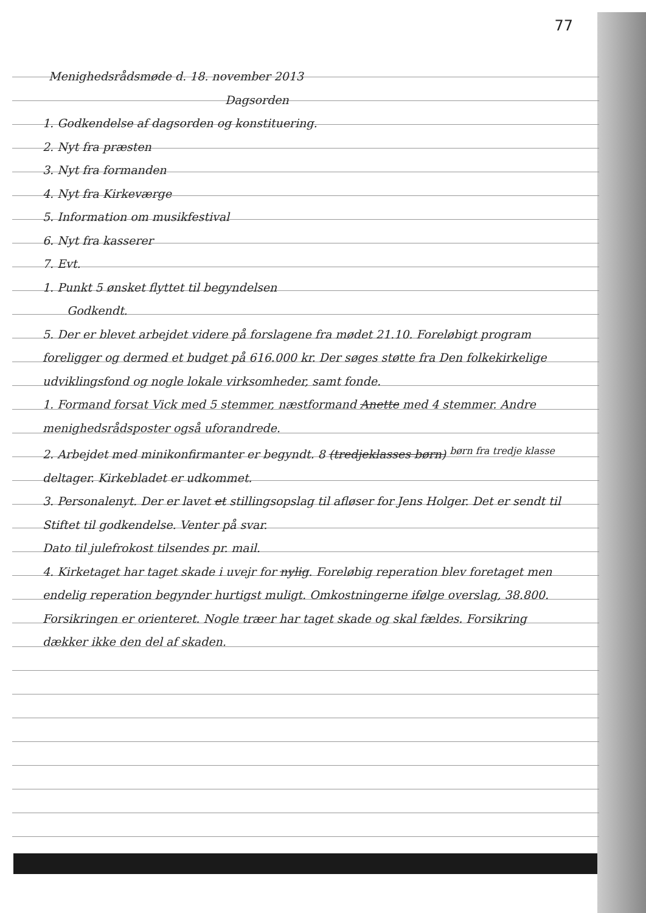77
Menighedsrådsmøde d. 18. november 2013
Dagsorden
1. Godkendelse af dagsorden og konstituering.
2. Nyt fra præsten
3. Nyt fra formanden
4. Nyt fra Kirkeværge
5. Information om musikfestival
6. Nyt fra kasserer
7. Evt.
1. Punkt 5 ønsket flyttet til begyndelsen
Godkendt.
5. Der er blevet arbejdet videre på forslagene fra mødet 21.10. Foreløbigt program foreligger og dermed et budget på 616.000 kr. Der søges støtte fra Den folkekirkelige udviklingsfond og nogle lokale virksomheder, samt fonde.
1. Formand forsat Vick med 5 stemmer, næstformand Anette med 4 stemmer. Andre menighedsrådsposter også uforandrede.
2. Arbejdet med minikonfirmanter er begyndt. 8 (tredjeklasses børn) <sup>børn fra tredje klasse</sup> deltager. Kirkebladet er udkommet.
3. Personalenyt. Der er lavet et stillingsopslag til afløser for Jens Holger. Det er sendt til Stiftet til godkendelse. Venter på svar.
Dato til julefrokost tilsendes pr. mail.
4. Kirketaget har taget skade i uvejr for nylig. Foreløbig reperation blev foretaget men endelig reperation begynder hurtigst muligt. Omkostningerne ifølge overslag, 38.800. Forsikringen er orienteret. Nogle træer har taget skade og skal fældes. Forsikring dækker ikke den del af skaden.